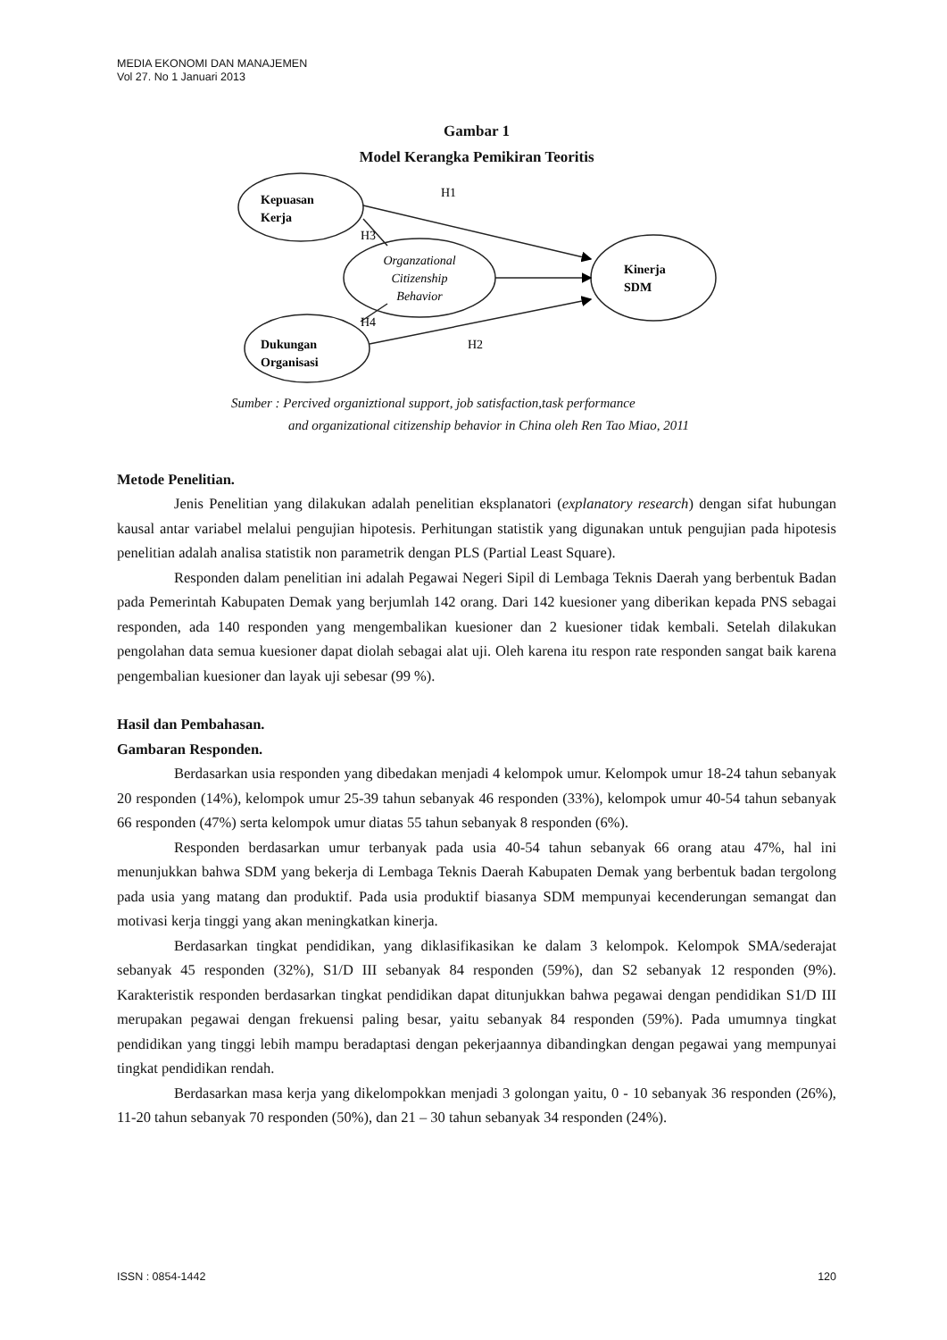MEDIA EKONOMI DAN MANAJEMEN
Vol 27. No 1 Januari 2013
Gambar 1
Model Kerangka Pemikiran Teoritis
Kepuasan
Kerja
Dukungan
Organisasi
Kinerja
SDM
Organzational
Citizenship
Behavior
H1
H3
H4
H2
Sumber : Percived organiztional support, job satisfaction,task performance
and organizational citizenship behavior in China oleh Ren Tao Miao, 2011
Metode Penelitian.
Jenis Penelitian yang dilakukan adalah penelitian eksplanatori (explanatory research) dengan sifat hubungan kausal antar variabel melalui pengujian hipotesis. Perhitungan statistik yang digunakan untuk pengujian pada hipotesis penelitian adalah analisa statistik non parametrik dengan PLS (Partial Least Square).
Responden dalam penelitian ini adalah Pegawai Negeri Sipil di Lembaga Teknis Daerah yang berbentuk Badan pada Pemerintah Kabupaten Demak yang berjumlah 142 orang. Dari 142 kuesioner yang diberikan kepada PNS sebagai responden, ada 140 responden yang mengembalikan kuesioner dan 2 kuesioner tidak kembali. Setelah dilakukan pengolahan data semua kuesioner dapat diolah sebagai alat uji. Oleh karena itu respon rate responden sangat baik karena pengembalian kuesioner dan layak uji sebesar (99 %).
Hasil dan Pembahasan.
Gambaran Responden.
Berdasarkan usia responden yang dibedakan menjadi 4 kelompok umur. Kelompok umur 18-24 tahun sebanyak 20 responden (14%), kelompok umur 25-39 tahun sebanyak 46 responden (33%), kelompok umur 40-54 tahun sebanyak 66 responden (47%) serta kelompok umur diatas 55 tahun sebanyak 8 responden (6%).
Responden berdasarkan umur terbanyak pada usia 40-54 tahun sebanyak 66 orang atau 47%, hal ini menunjukkan bahwa SDM yang bekerja di Lembaga Teknis Daerah Kabupaten Demak yang berbentuk badan tergolong pada usia yang matang dan produktif. Pada usia produktif biasanya SDM mempunyai kecenderungan semangat dan motivasi kerja tinggi yang akan meningkatkan kinerja.
Berdasarkan tingkat pendidikan, yang diklasifikasikan ke dalam 3 kelompok. Kelompok SMA/sederajat sebanyak 45 responden (32%), S1/D III sebanyak 84 responden (59%), dan S2 sebanyak 12 responden (9%). Karakteristik responden berdasarkan tingkat pendidikan dapat ditunjukkan bahwa pegawai dengan pendidikan S1/D III merupakan pegawai dengan frekuensi paling besar, yaitu sebanyak 84 responden (59%). Pada umumnya tingkat pendidikan yang tinggi lebih mampu beradaptasi dengan pekerjaannya dibandingkan dengan pegawai yang mempunyai tingkat pendidikan rendah.
Berdasarkan masa kerja yang dikelompokkan menjadi 3 golongan yaitu, 0 - 10 sebanyak 36 responden (26%), 11-20 tahun sebanyak 70 responden (50%), dan 21 – 30 tahun sebanyak 34 responden (24%).
ISSN : 0854-1442 120